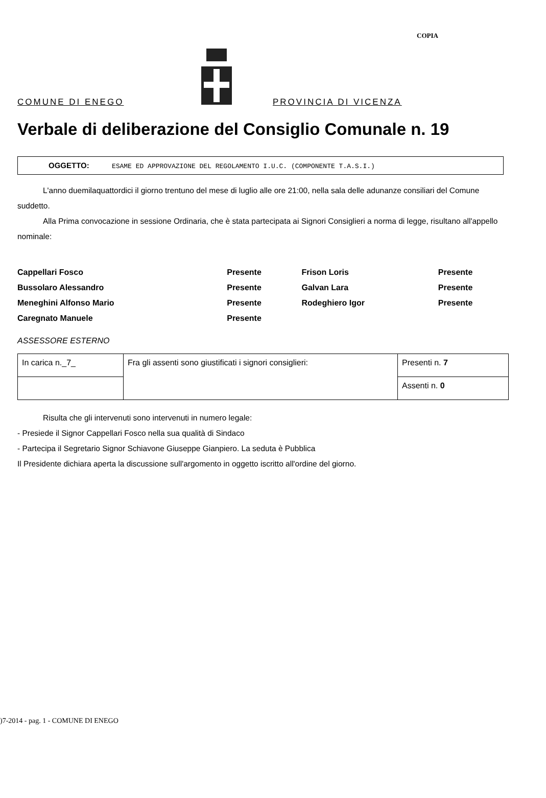COPIA
COMUNE DI ENEGO
PROVINCIA DI VICENZA
Verbale di deliberazione del Consiglio Comunale n. 19
OGGETTO: ESAME ED APPROVAZIONE DEL REGOLAMENTO I.U.C. (COMPONENTE T.A.S.I.)
L'anno duemilaquattordici il giorno trentuno del mese di luglio alle ore 21:00, nella sala delle adunanze consiliari del Comune suddetto.
Alla Prima convocazione in sessione Ordinaria, che è stata partecipata ai Signori Consiglieri a norma di legge, risultano all'appello nominale:
| Cappellari Fosco | Presente | Frison Loris | Presente |
| Bussolaro Alessandro | Presente | Galvan Lara | Presente |
| Meneghini Alfonso Mario | Presente | Rodeghiero Igor | Presente |
| Caregnato Manuele | Presente | | |
ASSESSORE ESTERNO
| In carica n._7_ | Fra gli assenti sono giustificati i signori consiglieri: | Presenti n. 7 |
| | | Assenti n. 0 |
Risulta che gli intervenuti sono intervenuti in numero legale:
- Presiede il Signor Cappellari Fosco nella sua qualità di Sindaco
- Partecipa il Segretario Signor Schiavone Giuseppe Gianpiero. La seduta è Pubblica
Il Presidente dichiara aperta la discussione sull'argomento in oggetto iscritto all'ordine del giorno.
)7-2014 - pag. 1 - COMUNE DI ENEGO